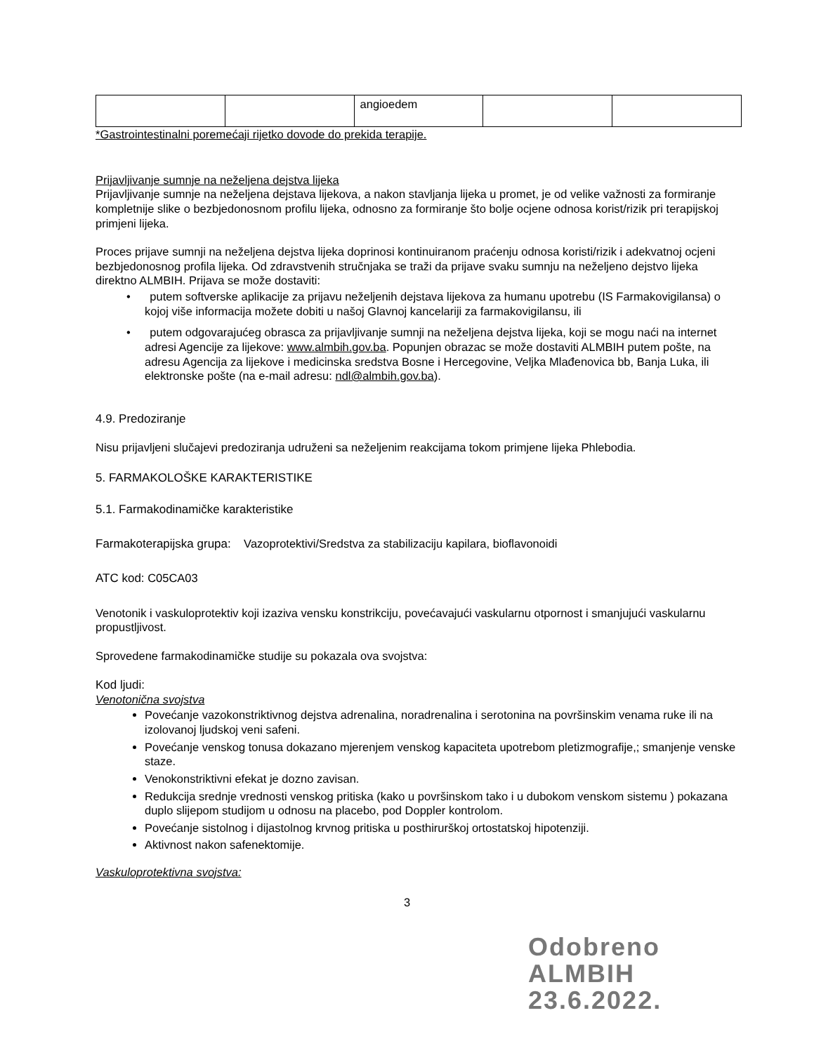| | | angioedem | | |
*Gastrointestinalni poremećaji rijetko dovode do prekida terapije.
Prijavljivanje sumnje na neželjena dejstva lijeka
Prijavljivanje sumnje na neželjena dejstava lijekova, a nakon stavljanja lijeka u promet, je od velike važnosti za formiranje kompletnije slike o bezbjedonosnom profilu lijeka, odnosno za formiranje što bolje ocjene odnosa korist/rizik pri terapijskoj primjeni lijeka.
Proces prijave sumnji na neželjena dejstva lijeka doprinosi kontinuiranom praćenju odnosa koristi/rizik i adekvatnoj ocjeni bezbjedonosnog profila lijeka. Od zdravstvenih stručnjaka se traži da prijave svaku sumnju na neželjeno dejstvo lijeka direktno ALMBIH. Prijava se može dostaviti:
• putem softverske aplikacije za prijavu neželjenih dejstava lijekova za humanu upotrebu (IS Farmakovigilansa) o kojoj više informacija možete dobiti u našoj Glavnoj kancelariji za farmakovigilansu, ili
• putem odgovarajućeg obrasca za prijavljivanje sumnji na neželjena dejstva lijeka, koji se mogu naći na internet adresi Agencije za lijekove: www.almbih.gov.ba. Popunjen obrazac se može dostaviti ALMBIH putem pošte, na adresu Agencija za lijekove i medicinska sredstva Bosne i Hercegovine, Veljka Mlađenovica bb, Banja Luka, ili elektronske pošte (na e-mail adresu: ndl@almbih.gov.ba).
4.9. Predoziranje
Nisu prijavljeni slučajevi predoziranja udruženi sa neželjenim reakcijama tokom primjene lijeka Phlebodia.
5. FARMAKOLOŠKE KARAKTERISTIKE
5.1. Farmakodinamičke karakteristike
Farmakoterapijska grupa: Vazoprotektivi/Sredstva za stabilizaciju kapilara, bioflavonoidi
ATC kod: C05CA03
Venotonik i vaskuloprotektiv koji izaziva vensku konstrikciju, povećavajući vaskularnu otpornost i smanjujući vaskularnu propustljivost.
Sprovedene farmakodinamičke studije su pokazala ova svojstva:
Kod ljudi:
Venotonična svojstva
Povećanje vazokonstriktivnog dejstva adrenalina, noradrenalina i serotonina na površinskim venama ruke ili na izolovanoj ljudskoj veni safeni.
Povećanje venskog tonusa dokazano mjerenjem venskog kapaciteta upotrebom pletizmografije,; smanjenje venske staze.
Venokonstriktivni efekat je dozno zavisan.
Redukcija srednje vrednosti venskog pritiska (kako u površinskom tako i u dubokom venskom sistemu ) pokazana duplo slijepom studijom u odnosu na placebo, pod Doppler kontrolom.
Povećanje sistolnog i dijastolnog krvnog pritiska u posthirurškoj ortostatskoj hipotenziji.
Aktivnost nakon safenektomije.
Vaskuloprotektivna svojstva:
3
Odobreno
ALMBIH
23.6.2022.